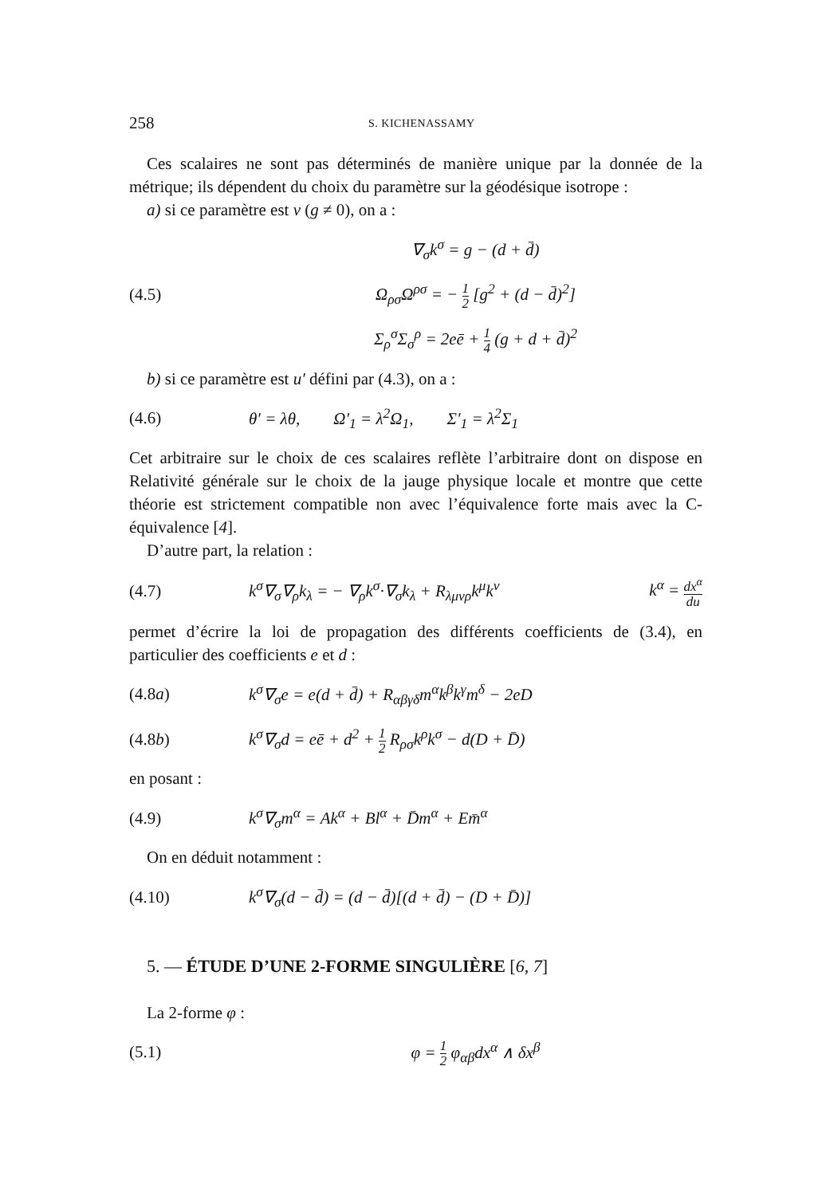258 S. KICHENASSAMY
Ces scalaires ne sont pas déterminés de manière unique par la donnée de la métrique; ils dépendent du choix du paramètre sur la géodésique isotrope :
a) si ce paramètre est v (g ≠ 0), on a :
∇<sub>σ</sub>k<sup>σ</sup> = g − (d + d̄)
(4.5) Ω<sub>ρσ</sub>Ω<sup>ρσ</sup> = − 1 2 [g<sup>2</sup> + (d − d̄)<sup>2</sup>]
Σ<sub>ρ</sub><sup>σ</sup>Σ<sub>σ</sub><sup>ρ</sup> = 2eē + 1 4 (g + d + d̄)<sup>2</sup>
b) si ce paramètre est u′ défini par (4.3), on a :
(4.6) θ′ = λθ, Ω′<sub>1</sub> = λ<sup>2</sup>Ω<sub>1</sub>, Σ′<sub>1</sub> = λ<sup>2</sup>Σ<sub>1</sub>
Cet arbitraire sur le choix de ces scalaires reflète l’arbitraire dont on dispose en Relativité générale sur le choix de la jauge physique locale et montre que cette théorie est strictement compatible non avec l’équivalence forte mais avec la C-équivalence [4].
D’autre part, la relation :
(4.7) k<sup>σ</sup>∇<sub>σ</sub>∇<sub>ρ</sub>k<sub>λ</sub> = − ∇<sub>ρ</sub>k<sup>σ</sup>·∇<sub>σ</sub>k<sub>λ</sub> + R<sub>λμνρ</sub>k<sup>μ</sup>k<sup>ν</sup> k<sup>α</sup> = dx<sup>α</sup> du
permet d’écrire la loi de propagation des différents coefficients de (3.4), en particulier des coefficients e et d :
(4.8a) k<sup>σ</sup>∇<sub>σ</sub>e = e(d + d̄) + R<sub>αβγδ</sub>m<sup>α</sup>k<sup>β</sup>k<sup>γ</sup>m<sup>δ</sup> − 2eD
(4.8b) k<sup>σ</sup>∇<sub>σ</sub>d = eē + d<sup>2</sup> + 1 2 R<sub>ρσ</sub>k<sup>ρ</sup>k<sup>σ</sup> − d(D + D̄)
en posant :
(4.9) k<sup>σ</sup>∇<sub>σ</sub>m<sup>α</sup> = Ak<sup>α</sup> + Bl<sup>α</sup> + D̄m<sup>α</sup> + Em̄<sup>α</sup>
On en déduit notamment :
(4.10) k<sup>σ</sup>∇<sub>σ</sub>(d − d̄) = (d − d̄)[(d + d̄) − (D + D̄)]
5. — ÉTUDE D’UNE 2-FORME SINGULIÈRE [6, 7]
La 2-forme φ :
(5.1) φ = 1 2 φ<sub>αβ</sub>dx<sup>α</sup> ∧ δx<sup>β</sup>